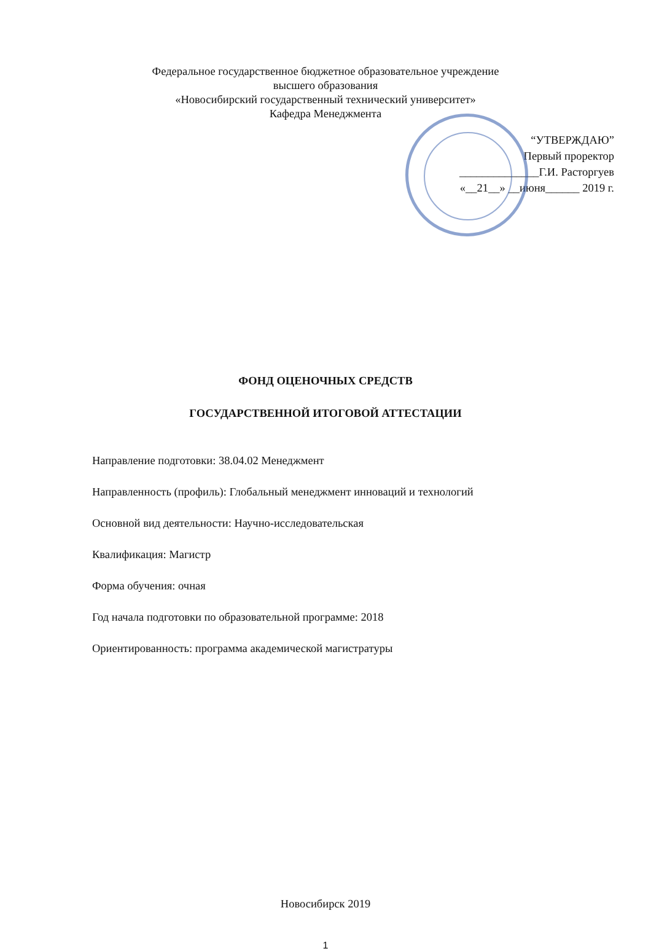Федеральное государственное бюджетное образовательное учреждение
высшего образования
«Новосибирский государственный технический университет»
Кафедра Менеджмента
“УТВЕРЖДАЮ”
Первый проректор
______________Г.И. Расторгуев
«__21__» __июня______ 2019 г.
ФОНД ОЦЕНОЧНЫХ СРЕДСТВ
ГОСУДАРСТВЕННОЙ ИТОГОВОЙ АТТЕСТАЦИИ
Направление подготовки: 38.04.02 Менеджмент
Направленность (профиль): Глобальный менеджмент инноваций и технологий
Основной вид деятельности: Научно-исследовательская
Квалификация: Магистр
Форма обучения: очная
Год начала подготовки по образовательной программе: 2018
Ориентированность: программа академической магистратуры
Новосибирск 2019
1